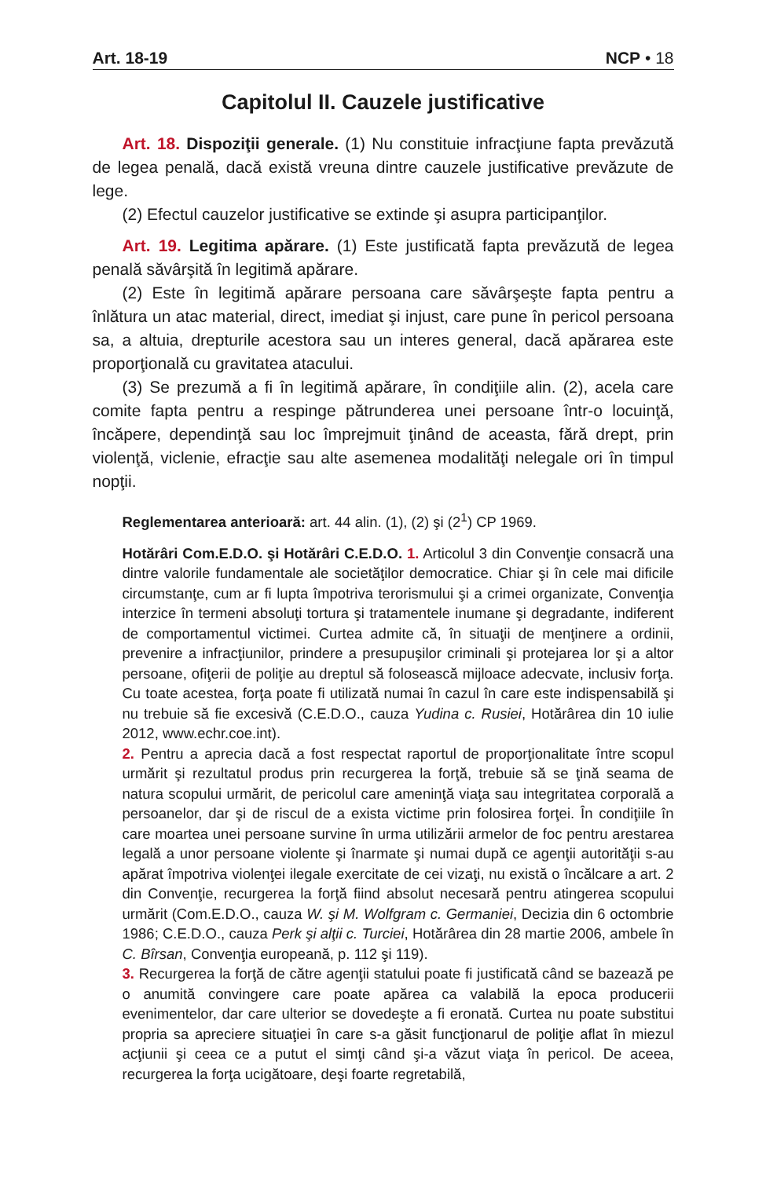Art. 18-19 NCP • 18
Capitolul II. Cauzele justificative
Art. 18. Dispoziţii generale. (1) Nu constituie infracţiune fapta prevăzută de legea penală, dacă există vreuna dintre cauzele justificative prevăzute de lege.
(2) Efectul cauzelor justificative se extinde şi asupra participanţilor.
Art. 19. Legitima apărare. (1) Este justificată fapta prevăzută de legea penală săvârşită în legitimă apărare.
(2) Este în legitimă apărare persoana care săvârşeşte fapta pentru a înlătura un atac material, direct, imediat şi injust, care pune în pericol persoana sa, a altuia, drepturile acestora sau un interes general, dacă apărarea este proporţională cu gravitatea atacului.
(3) Se prezumă a fi în legitimă apărare, în condiţiile alin. (2), acela care comite fapta pentru a respinge pătrunderea unei persoane într-o locuinţă, încăpere, dependinţă sau loc împrejmuit ţinând de aceasta, fără drept, prin violenţă, viclenie, efracţie sau alte asemenea modalităţi nelegale ori în timpul nopţii.
Reglementarea anterioară: art. 44 alin. (1), (2) şi (2<sup>1</sup>) CP 1969.
Hotărâri Com.E.D.O. şi Hotărâri C.E.D.O. 1. Articolul 3 din Convenţie consacră una dintre valorile fundamentale ale societăţilor democratice. Chiar şi în cele mai dificile circumstanţe, cum ar fi lupta împotriva terorismului şi a crimei organizate, Convenţia interzice în termeni absoluţi tortura şi tratamentele inumane şi degradante, indiferent de comportamentul victimei. Curtea admite că, în situaţii de menţinere a ordinii, prevenire a infracţiunilor, prindere a presupuşilor criminali şi protejarea lor şi a altor persoane, ofiţerii de poliţie au dreptul să folosească mijloace adecvate, inclusiv forţa. Cu toate acestea, forţa poate fi utilizată numai în cazul în care este indispensabilă şi nu trebuie să fie excesivă (C.E.D.O., cauza Yudina c. Rusiei, Hotărârea din 10 iulie 2012, www.echr.coe.int).
2. Pentru a aprecia dacă a fost respectat raportul de proporţionalitate între scopul urmărit şi rezultatul produs prin recurgerea la forţă, trebuie să se ţină seama de natura scopului urmărit, de pericolul care ameninţă viaţa sau integritatea corporală a persoanelor, dar şi de riscul de a exista victime prin folosirea forţei. În condiţiile în care moartea unei persoane survine în urma utilizării armelor de foc pentru arestarea legală a unor persoane violente şi înarmate şi numai după ce agenţii autorităţii s-au apărat împotriva violenţei ilegale exercitate de cei vizaţi, nu există o încălcare a art. 2 din Convenţie, recurgerea la forţă fiind absolut necesară pentru atingerea scopului urmărit (Com.E.D.O., cauza W. şi M. Wolfgram c. Germaniei, Decizia din 6 octombrie 1986; C.E.D.O., cauza Perk şi alţii c. Turciei, Hotărârea din 28 martie 2006, ambele în C. Bîrsan, Convenţia europeană, p. 112 şi 119).
3. Recurgerea la forţă de către agenţii statului poate fi justificată când se bazează pe o anumită convingere care poate apărea ca valabilă la epoca producerii evenimentelor, dar care ulterior se dovedeşte a fi eronată. Curtea nu poate substitui propria sa apreciere situaţiei în care s-a găsit funcţionarul de poliţie aflat în miezul acţiunii şi ceea ce a putut el simţi când şi-a văzut viaţa în pericol. De aceea, recurgerea la forţa ucigătoare, deşi foarte regretabilă,